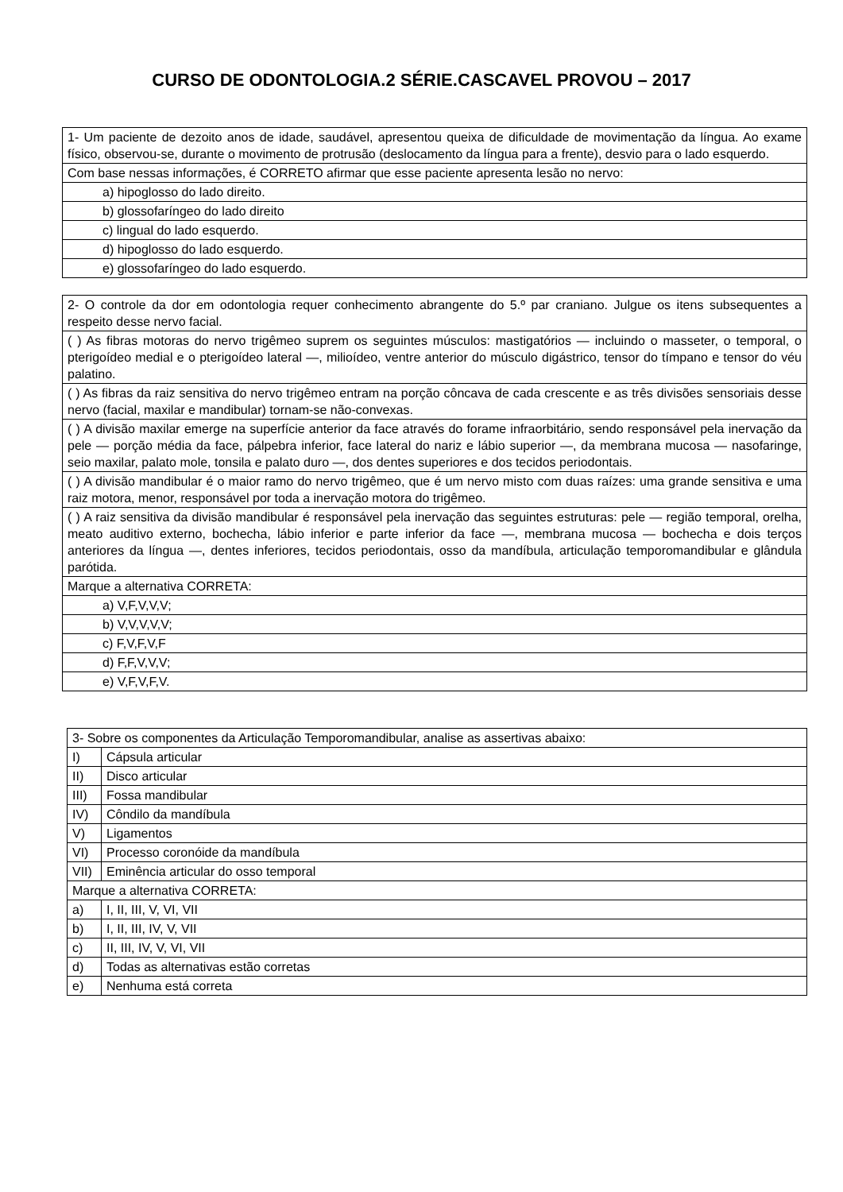CURSO DE ODONTOLOGIA.2 SÉRIE.CASCAVEL PROVOU – 2017
| 1- Um paciente de dezoito anos de idade, saudável, apresentou queixa de dificuldade de movimentação da língua. Ao exame físico, observou-se, durante o movimento de protrusão (deslocamento da língua para a frente), desvio para o lado esquerdo. |
| Com base nessas informações, é CORRETO afirmar que esse paciente apresenta lesão no nervo: |
| a) hipoglosso do lado direito. |
| b) glossofaríngeo do lado direito |
| c) lingual do lado esquerdo. |
| d) hipoglosso do lado esquerdo. |
| e) glossofaríngeo do lado esquerdo. |
| 2- O controle da dor em odontologia requer conhecimento abrangente do 5.º par craniano. Julgue os itens subsequentes a respeito desse nervo facial. |
| ( ) As fibras motoras do nervo trigêmeo suprem os seguintes músculos: mastigatórios — incluindo o masseter, o temporal, o pterigoídeo medial e o pterigoídeo lateral —, milioídeo, ventre anterior do músculo digástrico, tensor do tímpano e tensor do véu palatino. |
| ( ) As fibras da raiz sensitiva do nervo trigêmeo entram na porção côncava de cada crescente e as três divisões sensoriais desse nervo (facial, maxilar e mandibular) tornam-se não-convexas. |
| ( ) A divisão maxilar emerge na superfície anterior da face através do forame infraorbitário, sendo responsável pela inervação da pele — porção média da face, pálpebra inferior, face lateral do nariz e lábio superior —, da membrana mucosa — nasofaringe, seio maxilar, palato mole, tonsila e palato duro —, dos dentes superiores e dos tecidos periodontais. |
| ( ) A divisão mandibular é o maior ramo do nervo trigêmeo, que é um nervo misto com duas raízes: uma grande sensitiva e uma raiz motora, menor, responsável por toda a inervação motora do trigêmeo. |
| ( ) A raiz sensitiva da divisão mandibular é responsável pela inervação das seguintes estruturas: pele — região temporal, orelha, meato auditivo externo, bochecha, lábio inferior e parte inferior da face —, membrana mucosa — bochecha e dois terços anteriores da língua —, dentes inferiores, tecidos periodontais, osso da mandíbula, articulação temporomandibular e glândula parótida. |
| Marque a alternativa CORRETA: |
| a) V,F,V,V,V; |
| b) V,V,V,V,V; |
| c) F,V,F,V,F |
| d) F,F,V,V,V; |
| e) V,F,V,F,V. |
| 3- Sobre os componentes da Articulação Temporomandibular, analise as assertivas abaixo: | |
| I) | Cápsula articular |
| II) | Disco articular |
| III) | Fossa mandibular |
| IV) | Côndilo da mandíbula |
| V) | Ligamentos |
| VI) | Processo coronóide da mandíbula |
| VII) | Eminência articular do osso temporal |
| Marque a alternativa CORRETA: | |
| a) | I, II, III, V, VI, VII |
| b) | I, II, III, IV, V, VII |
| c) | II, III, IV, V, VI, VII |
| d) | Todas as alternativas estão corretas |
| e) | Nenhuma está correta |